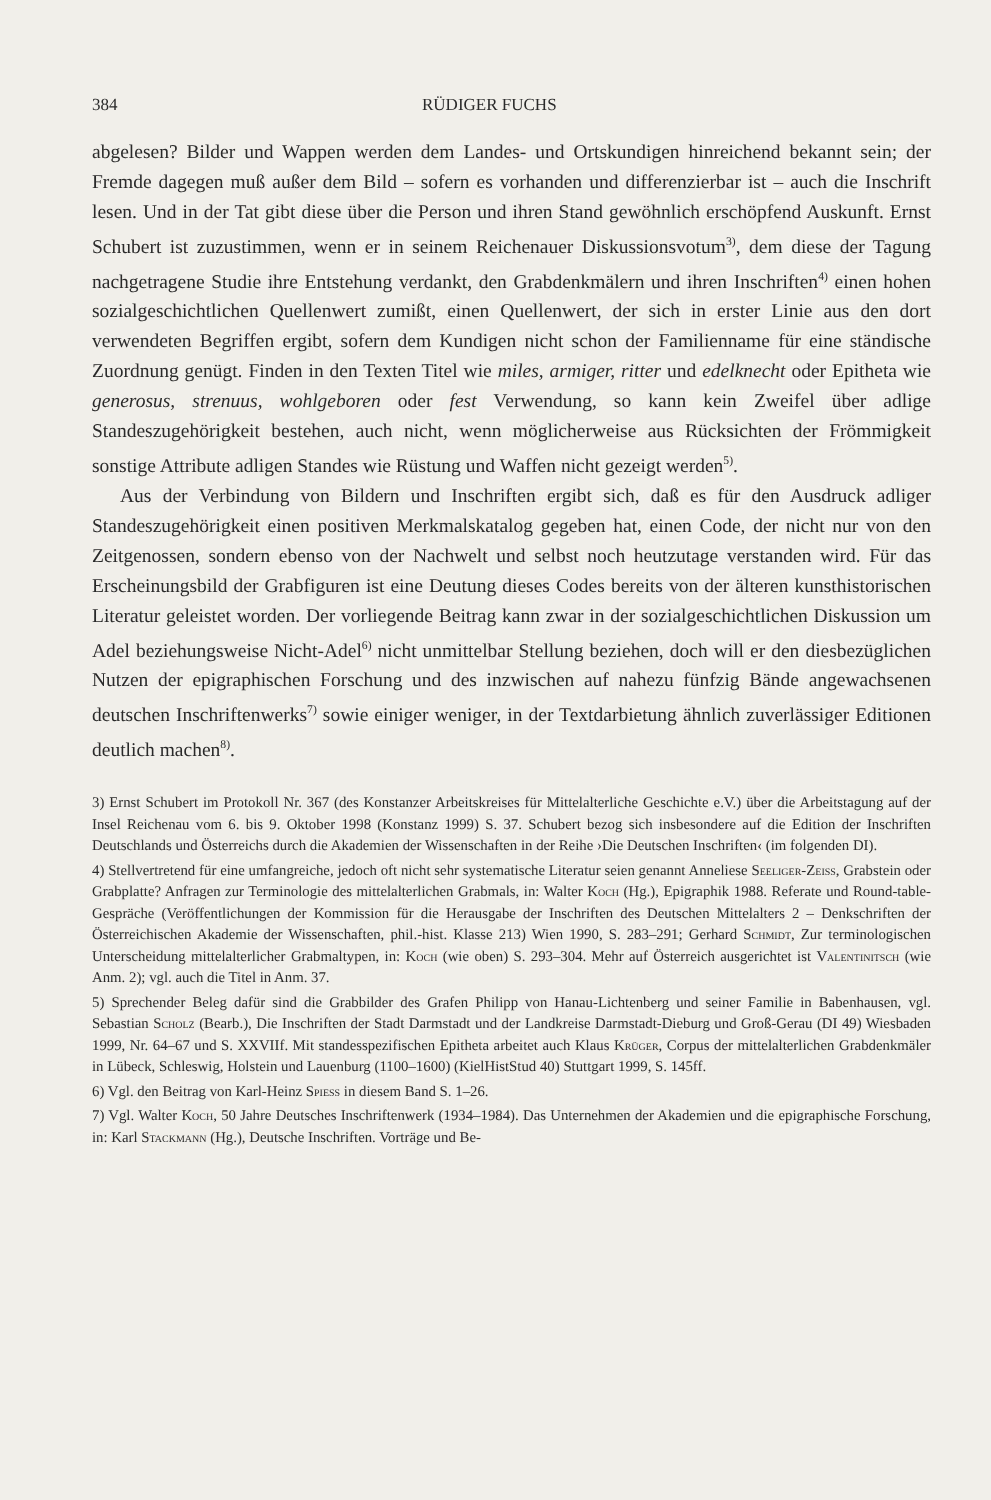384 RÜDIGER FUCHS
abgelesen? Bilder und Wappen werden dem Landes- und Ortskundigen hinreichend bekannt sein; der Fremde dagegen muß außer dem Bild – sofern es vorhanden und differenzierbar ist – auch die Inschrift lesen. Und in der Tat gibt diese über die Person und ihren Stand gewöhnlich erschöpfend Auskunft. Ernst Schubert ist zuzustimmen, wenn er in seinem Reichenauer Diskussionsvotum<sup>3)</sup>, dem diese der Tagung nachgetragene Studie ihre Entstehung verdankt, den Grabdenkmälern und ihren Inschriften<sup>4)</sup> einen hohen sozialgeschichtlichen Quellenwert zumißt, einen Quellenwert, der sich in erster Linie aus den dort verwendeten Begriffen ergibt, sofern dem Kundigen nicht schon der Familienname für eine ständische Zuordnung genügt. Finden in den Texten Titel wie miles, armiger, ritter und edelknecht oder Epitheta wie generosus, strenuus, wohlgeboren oder fest Verwendung, so kann kein Zweifel über adlige Standeszugehörigkeit bestehen, auch nicht, wenn möglicherweise aus Rücksichten der Frömmigkeit sonstige Attribute adligen Standes wie Rüstung und Waffen nicht gezeigt werden<sup>5)</sup>.
Aus der Verbindung von Bildern und Inschriften ergibt sich, daß es für den Ausdruck adliger Standeszugehörigkeit einen positiven Merkmalskatalog gegeben hat, einen Code, der nicht nur von den Zeitgenossen, sondern ebenso von der Nachwelt und selbst noch heutzutage verstanden wird. Für das Erscheinungsbild der Grabfiguren ist eine Deutung dieses Codes bereits von der älteren kunsthistorischen Literatur geleistet worden. Der vorliegende Beitrag kann zwar in der sozialgeschichtlichen Diskussion um Adel beziehungsweise Nicht-Adel<sup>6)</sup> nicht unmittelbar Stellung beziehen, doch will er den diesbezüglichen Nutzen der epigraphischen Forschung und des inzwischen auf nahezu fünfzig Bände angewachsenen deutschen Inschriftenwerks<sup>7)</sup> sowie einiger weniger, in der Textdarbietung ähnlich zuverlässiger Editionen deutlich machen<sup>8)</sup>.
3) Ernst Schubert im Protokoll Nr. 367 (des Konstanzer Arbeitskreises für Mittelalterliche Geschichte e.V.) über die Arbeitstagung auf der Insel Reichenau vom 6. bis 9. Oktober 1998 (Konstanz 1999) S. 37. Schubert bezog sich insbesondere auf die Edition der Inschriften Deutschlands und Österreichs durch die Akademien der Wissenschaften in der Reihe ›Die Deutschen Inschriften‹ (im folgenden DI).
4) Stellvertretend für eine umfangreiche, jedoch oft nicht sehr systematische Literatur seien genannt Anneliese Seeliger-Zeiss, Grabstein oder Grabplatte? Anfragen zur Terminologie des mittelalterlichen Grabmals, in: Walter Koch (Hg.), Epigraphik 1988. Referate und Round-table-Gespräche (Veröffentlichungen der Kommission für die Herausgabe der Inschriften des Deutschen Mittelalters 2 – Denkschriften der Österreichischen Akademie der Wissenschaften, phil.-hist. Klasse 213) Wien 1990, S. 283–291; Gerhard Schmidt, Zur terminologischen Unterscheidung mittelalterlicher Grabmaltypen, in: Koch (wie oben) S. 293–304. Mehr auf Österreich ausgerichtet ist Valentinitsch (wie Anm. 2); vgl. auch die Titel in Anm. 37.
5) Sprechender Beleg dafür sind die Grabbilder des Grafen Philipp von Hanau-Lichtenberg und seiner Familie in Babenhausen, vgl. Sebastian Scholz (Bearb.), Die Inschriften der Stadt Darmstadt und der Landkreise Darmstadt-Dieburg und Groß-Gerau (DI 49) Wiesbaden 1999, Nr. 64–67 und S. XXVIIf. Mit standesspezifischen Epitheta arbeitet auch Klaus Krüger, Corpus der mittelalterlichen Grabdenkmäler in Lübeck, Schleswig, Holstein und Lauenburg (1100–1600) (KielHistStud 40) Stuttgart 1999, S. 145ff.
6) Vgl. den Beitrag von Karl-Heinz Spiess in diesem Band S. 1–26.
7) Vgl. Walter Koch, 50 Jahre Deutsches Inschriftenwerk (1934–1984). Das Unternehmen der Akademien und die epigraphische Forschung, in: Karl Stackmann (Hg.), Deutsche Inschriften. Vorträge und Be-